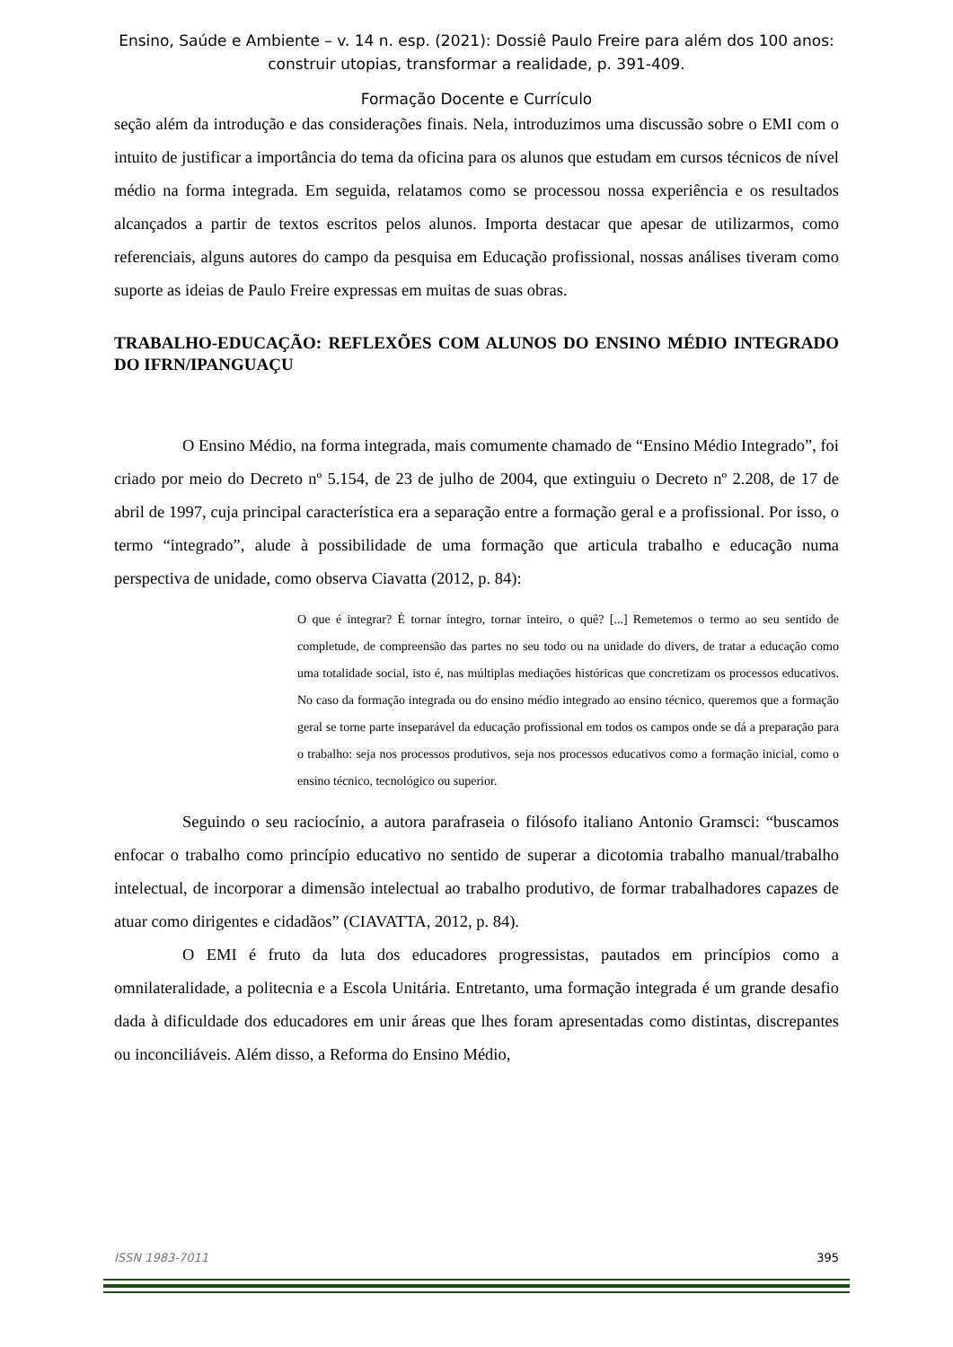Ensino, Saúde e Ambiente – v. 14 n. esp. (2021): Dossiê Paulo Freire para além dos 100 anos:
construir utopias, transformar a realidade, p. 391-409.
Formação Docente e Currículo
seção além da introdução e das considerações finais. Nela, introduzimos uma discussão sobre o EMI com o intuito de justificar a importância do tema da oficina para os alunos que estudam em cursos técnicos de nível médio na forma integrada. Em seguida, relatamos como se processou nossa experiência e os resultados alcançados a partir de textos escritos pelos alunos. Importa destacar que apesar de utilizarmos, como referenciais, alguns autores do campo da pesquisa em Educação profissional, nossas análises tiveram como suporte as ideias de Paulo Freire expressas em muitas de suas obras.
TRABALHO-EDUCAÇÃO: REFLEXÕES COM ALUNOS DO ENSINO MÉDIO INTEGRADO DO IFRN/IPANGUAÇU
O Ensino Médio, na forma integrada, mais comumente chamado de “Ensino Médio Integrado”, foi criado por meio do Decreto nº 5.154, de 23 de julho de 2004, que extinguiu o Decreto nº 2.208, de 17 de abril de 1997, cuja principal característica era a separação entre a formação geral e a profissional. Por isso, o termo “integrado”, alude à possibilidade de uma formação que articula trabalho e educação numa perspectiva de unidade, como observa Ciavatta (2012, p. 84):
O que é integrar? É tornar íntegro, tornar inteiro, o quê? [...] Remetemos o termo ao seu sentido de completude, de compreensão das partes no seu todo ou na unidade do divers, de tratar a educação como uma totalidade social, isto é, nas múltiplas mediações históricas que concretizam os processos educativos. No caso da formação integrada ou do ensino médio integrado ao ensino técnico, queremos que a formação geral se torne parte inseparável da educação profissional em todos os campos onde se dá a preparação para o trabalho: seja nos processos produtivos, seja nos processos educativos como a formação inicial, como o ensino técnico, tecnológico ou superior.
Seguindo o seu raciocínio, a autora parafraseia o filósofo italiano Antonio Gramsci: “buscamos enfocar o trabalho como princípio educativo no sentido de superar a dicotomia trabalho manual/trabalho intelectual, de incorporar a dimensão intelectual ao trabalho produtivo, de formar trabalhadores capazes de atuar como dirigentes e cidadãos” (CIAVATTA, 2012, p. 84).
O EMI é fruto da luta dos educadores progressistas, pautados em princípios como a omnilateralidade, a politecnia e a Escola Unitária. Entretanto, uma formação integrada é um grande desafio dada à dificuldade dos educadores em unir áreas que lhes foram apresentadas como distintas, discrepantes ou inconciliáveis. Além disso, a Reforma do Ensino Médio,
ISSN 1983-7011 395